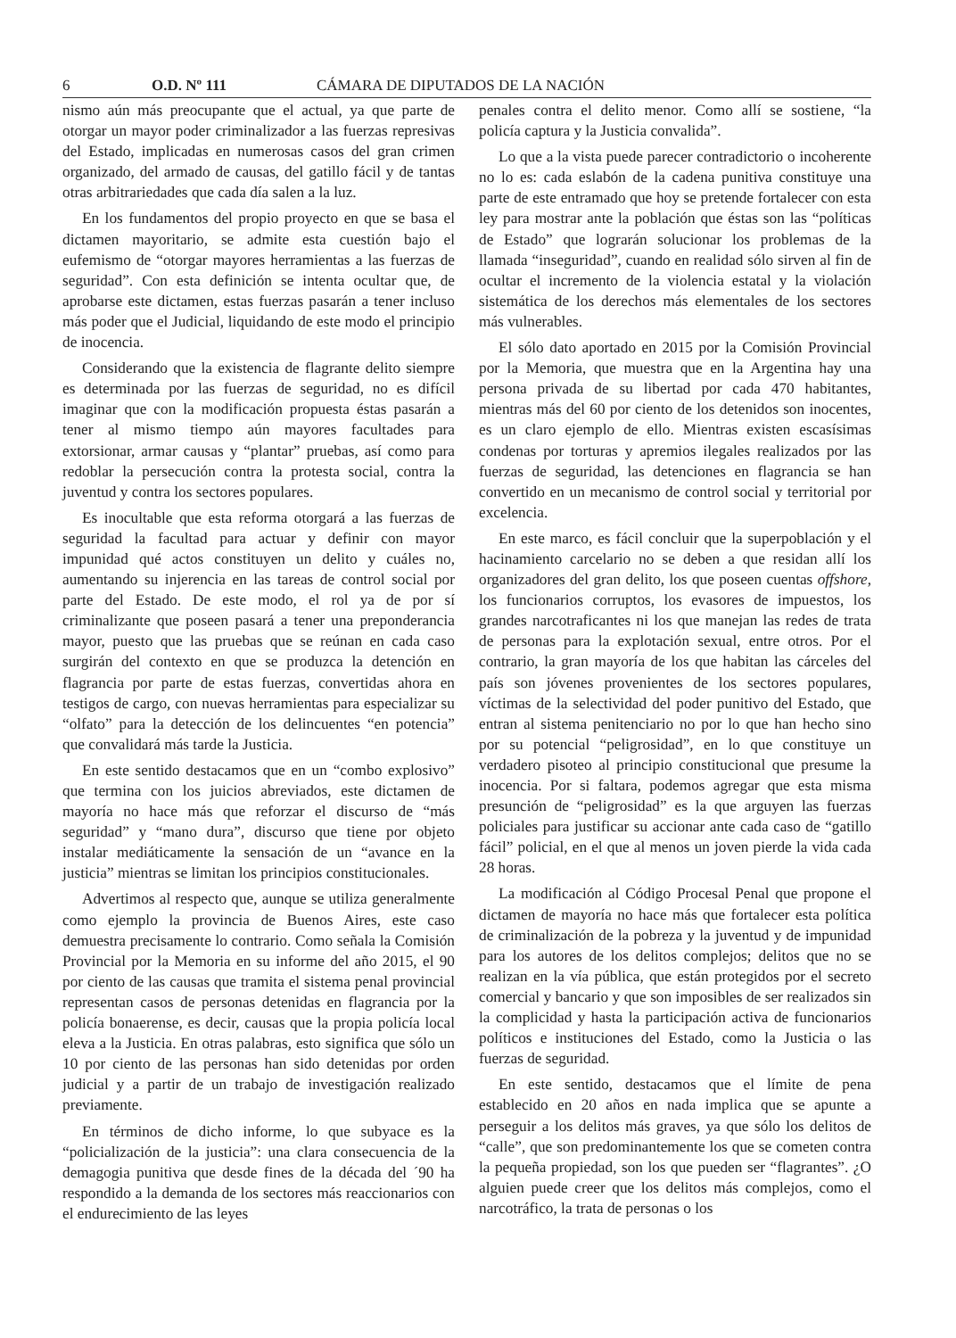6 O.D. Nº 111 CÁMARA DE DIPUTADOS DE LA NACIÓN
nismo aún más preocupante que el actual, ya que parte de otorgar un mayor poder criminalizador a las fuerzas represivas del Estado, implicadas en numerosas casos del gran crimen organizado, del armado de causas, del gatillo fácil y de tantas otras arbitrariedades que cada día salen a la luz.
En los fundamentos del propio proyecto en que se basa el dictamen mayoritario, se admite esta cuestión bajo el eufemismo de “otorgar mayores herramientas a las fuerzas de seguridad”. Con esta definición se intenta ocultar que, de aprobarse este dictamen, estas fuerzas pasarán a tener incluso más poder que el Judicial, liquidando de este modo el principio de inocencia.
Considerando que la existencia de flagrante delito siempre es determinada por las fuerzas de seguridad, no es difícil imaginar que con la modificación propuesta éstas pasarán a tener al mismo tiempo aún mayores facultades para extorsionar, armar causas y “plantar” pruebas, así como para redoblar la persecución contra la protesta social, contra la juventud y contra los sectores populares.
Es inocultable que esta reforma otorgará a las fuerzas de seguridad la facultad para actuar y definir con mayor impunidad qué actos constituyen un delito y cuáles no, aumentando su injerencia en las tareas de control social por parte del Estado. De este modo, el rol ya de por sí criminalizante que poseen pasará a tener una preponderancia mayor, puesto que las pruebas que se reúnan en cada caso surgirán del contexto en que se produzca la detención en flagrancia por parte de estas fuerzas, convertidas ahora en testigos de cargo, con nuevas herramientas para especializar su “olfato” para la detección de los delincuentes “en potencia” que convalidará más tarde la Justicia.
En este sentido destacamos que en un “combo explosivo” que termina con los juicios abreviados, este dictamen de mayoría no hace más que reforzar el discurso de “más seguridad” y “mano dura”, discurso que tiene por objeto instalar mediáticamente la sensación de un “avance en la justicia” mientras se limitan los principios constitucionales.
Advertimos al respecto que, aunque se utiliza generalmente como ejemplo la provincia de Buenos Aires, este caso demuestra precisamente lo contrario. Como señala la Comisión Provincial por la Memoria en su informe del año 2015, el 90 por ciento de las causas que tramita el sistema penal provincial representan casos de personas detenidas en flagrancia por la policía bonaerense, es decir, causas que la propia policía local eleva a la Justicia. En otras palabras, esto significa que sólo un 10 por ciento de las personas han sido detenidas por orden judicial y a partir de un trabajo de investigación realizado previamente.
En términos de dicho informe, lo que subyace es la “policialización de la justicia”: una clara consecuencia de la demagogia punitiva que desde fines de la década del ´90 ha respondido a la demanda de los sectores más reaccionarios con el endurecimiento de las leyes
penales contra el delito menor. Como allí se sostiene, “la policía captura y la Justicia convalida”.
Lo que a la vista puede parecer contradictorio o incoherente no lo es: cada eslabón de la cadena punitiva constituye una parte de este entramado que hoy se pretende fortalecer con esta ley para mostrar ante la población que éstas son las “políticas de Estado” que lograrán solucionar los problemas de la llamada “inseguridad”, cuando en realidad sólo sirven al fin de ocultar el incremento de la violencia estatal y la violación sistemática de los derechos más elementales de los sectores más vulnerables.
El sólo dato aportado en 2015 por la Comisión Provincial por la Memoria, que muestra que en la Argentina hay una persona privada de su libertad por cada 470 habitantes, mientras más del 60 por ciento de los detenidos son inocentes, es un claro ejemplo de ello. Mientras existen escasísimas condenas por torturas y apremios ilegales realizados por las fuerzas de seguridad, las detenciones en flagrancia se han convertido en un mecanismo de control social y territorial por excelencia.
En este marco, es fácil concluir que la superpoblación y el hacinamiento carcelario no se deben a que residan allí los organizadores del gran delito, los que poseen cuentas offshore, los funcionarios corruptos, los evasores de impuestos, los grandes narcotraficantes ni los que manejan las redes de trata de personas para la explotación sexual, entre otros. Por el contrario, la gran mayoría de los que habitan las cárceles del país son jóvenes provenientes de los sectores populares, víctimas de la selectividad del poder punitivo del Estado, que entran al sistema penitenciario no por lo que han hecho sino por su potencial “peligrosidad”, en lo que constituye un verdadero pisoteo al principio constitucional que presume la inocencia. Por si faltara, podemos agregar que esta misma presunción de “peligrosidad” es la que arguyen las fuerzas policiales para justificar su accionar ante cada caso de “gatillo fácil” policial, en el que al menos un joven pierde la vida cada 28 horas.
La modificación al Código Procesal Penal que propone el dictamen de mayoría no hace más que fortalecer esta política de criminalización de la pobreza y la juventud y de impunidad para los autores de los delitos complejos; delitos que no se realizan en la vía pública, que están protegidos por el secreto comercial y bancario y que son imposibles de ser realizados sin la complicidad y hasta la participación activa de funcionarios políticos e instituciones del Estado, como la Justicia o las fuerzas de seguridad.
En este sentido, destacamos que el límite de pena establecido en 20 años en nada implica que se apunte a perseguir a los delitos más graves, ya que sólo los delitos de “calle”, que son predominantemente los que se cometen contra la pequeña propiedad, son los que pueden ser “flagrantes”. ¿O alguien puede creer que los delitos más complejos, como el narcotráfico, la trata de personas o los